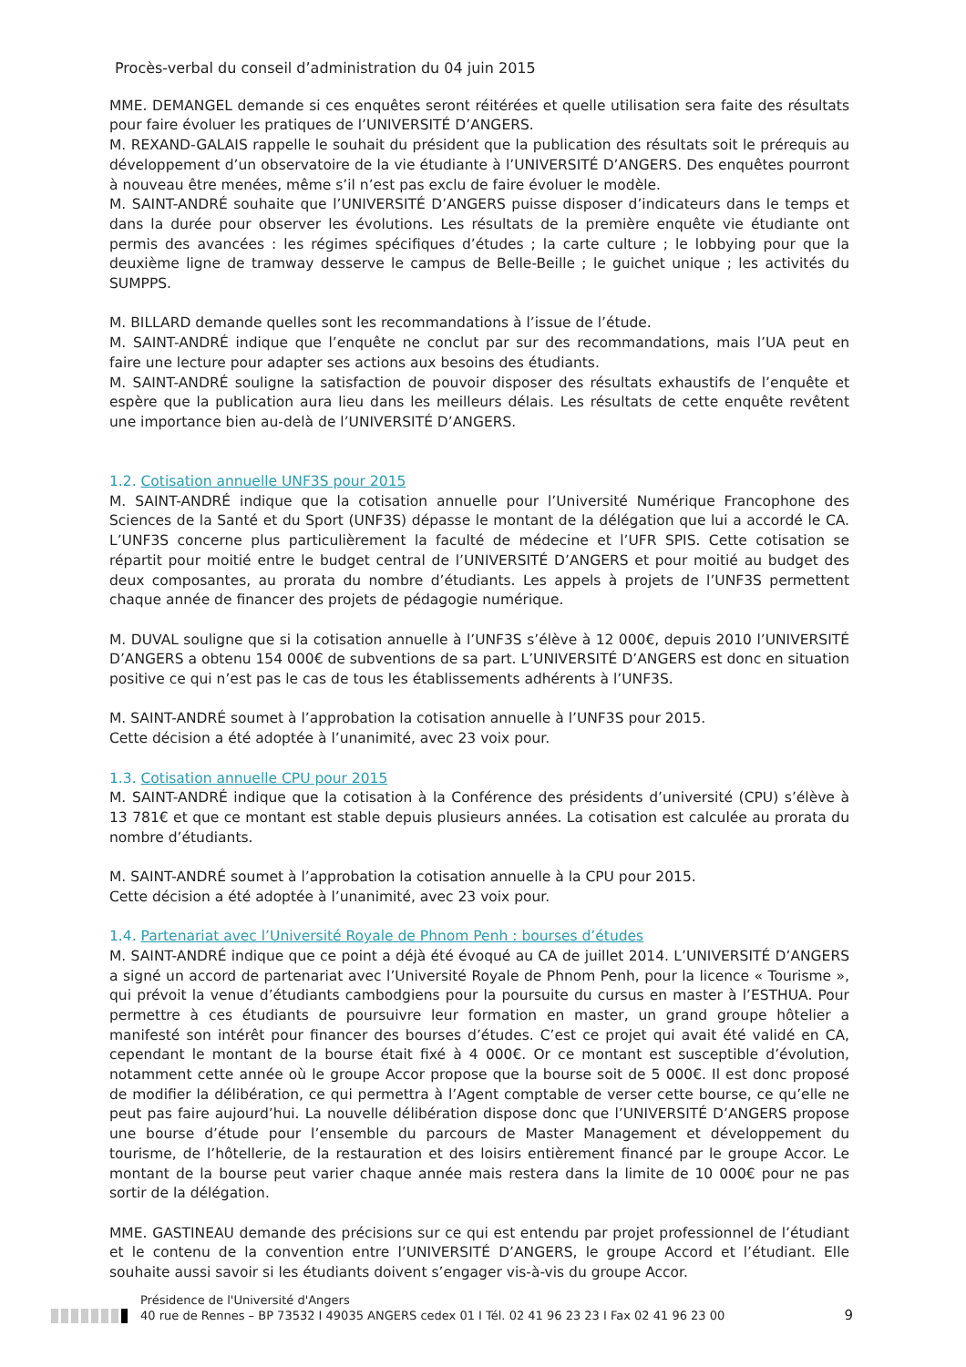Procès-verbal du conseil d’administration du 04 juin 2015
MME. DEMANGEL demande si ces enquêtes seront réitérées et quelle utilisation sera faite des résultats pour faire évoluer les pratiques de l’UNIVERSITÉ D’ANGERS.
M. REXAND-GALAIS rappelle le souhait du président que la publication des résultats soit le prérequis au développement d’un observatoire de la vie étudiante à l’UNIVERSITÉ D’ANGERS. Des enquêtes pourront à nouveau être menées, même s’il n’est pas exclu de faire évoluer le modèle.
M. SAINT-ANDRÉ souhaite que l’UNIVERSITÉ D’ANGERS puisse disposer d’indicateurs dans le temps et dans la durée pour observer les évolutions. Les résultats de la première enquête vie étudiante ont permis des avancées : les régimes spécifiques d’études ; la carte culture ; le lobbying pour que la deuxième ligne de tramway desserve le campus de Belle-Beille ; le guichet unique ; les activités du SUMPPS.
M. BILLARD demande quelles sont les recommandations à l’issue de l’étude.
M. SAINT-ANDRÉ indique que l’enquête ne conclut par sur des recommandations, mais l’UA peut en faire une lecture pour adapter ses actions aux besoins des étudiants.
M. SAINT-ANDRÉ souligne la satisfaction de pouvoir disposer des résultats exhaustifs de l’enquête et espère que la publication aura lieu dans les meilleurs délais. Les résultats de cette enquête revêtent une importance bien au-delà de l’UNIVERSITÉ D’ANGERS.
1.2. Cotisation annuelle UNF3S pour 2015
M. SAINT-ANDRÉ indique que la cotisation annuelle pour l’Université Numérique Francophone des Sciences de la Santé et du Sport (UNF3S) dépasse le montant de la délégation que lui a accordé le CA. L’UNF3S concerne plus particulièrement la faculté de médecine et l’UFR SPIS. Cette cotisation se répartit pour moitié entre le budget central de l’UNIVERSITÉ D’ANGERS et pour moitié au budget des deux composantes, au prorata du nombre d’étudiants. Les appels à projets de l’UNF3S permettent chaque année de financer des projets de pédagogie numérique.
M. DUVAL souligne que si la cotisation annuelle à l’UNF3S s’élève à 12 000€, depuis 2010 l’UNIVERSITÉ D’ANGERS a obtenu 154 000€ de subventions de sa part. L’UNIVERSITÉ D’ANGERS est donc en situation positive ce qui n’est pas le cas de tous les établissements adhérents à l’UNF3S.
M. SAINT-ANDRÉ soumet à l’approbation la cotisation annuelle à l’UNF3S pour 2015.
Cette décision a été adoptée à l’unanimité, avec 23 voix pour.
1.3. Cotisation annuelle CPU pour 2015
M. SAINT-ANDRÉ indique que la cotisation à la Conférence des présidents d’université (CPU) s’élève à 13 781€ et que ce montant est stable depuis plusieurs années. La cotisation est calculée au prorata du nombre d’étudiants.
M. SAINT-ANDRÉ soumet à l’approbation la cotisation annuelle à la CPU pour 2015.
Cette décision a été adoptée à l’unanimité, avec 23 voix pour.
1.4. Partenariat avec l’Université Royale de Phnom Penh : bourses d’études
M. SAINT-ANDRÉ indique que ce point a déjà été évoqué au CA de juillet 2014. L’UNIVERSITÉ D’ANGERS a signé un accord de partenariat avec l’Université Royale de Phnom Penh, pour la licence « Tourisme », qui prévoit la venue d’étudiants cambodgiens pour la poursuite du cursus en master à l’ESTHUA. Pour permettre à ces étudiants de poursuivre leur formation en master, un grand groupe hôtelier a manifesté son intérêt pour financer des bourses d’études. C’est ce projet qui avait été validé en CA, cependant le montant de la bourse était fixé à 4 000€. Or ce montant est susceptible d’évolution, notamment cette année où le groupe Accor propose que la bourse soit de 5 000€. Il est donc proposé de modifier la délibération, ce qui permettra à l’Agent comptable de verser cette bourse, ce qu’elle ne peut pas faire aujourd’hui. La nouvelle délibération dispose donc que l’UNIVERSITÉ D’ANGERS propose une bourse d’étude pour l’ensemble du parcours de Master Management et développement du tourisme, de l’hôtellerie, de la restauration et des loisirs entièrement financé par le groupe Accor. Le montant de la bourse peut varier chaque année mais restera dans la limite de 10 000€ pour ne pas sortir de la délégation.
MME. GASTINEAU demande des précisions sur ce qui est entendu par projet professionnel de l’étudiant et le contenu de la convention entre l’UNIVERSITÉ D’ANGERS, le groupe Accord et l’étudiant. Elle souhaite aussi savoir si les étudiants doivent s’engager vis-à-vis du groupe Accor.
Présidence de l'Université d'Angers
40 rue de Rennes – BP 73532 I 49035 ANGERS cedex 01 I Tél. 02 41 96 23 23 I Fax 02 41 96 23 00
9